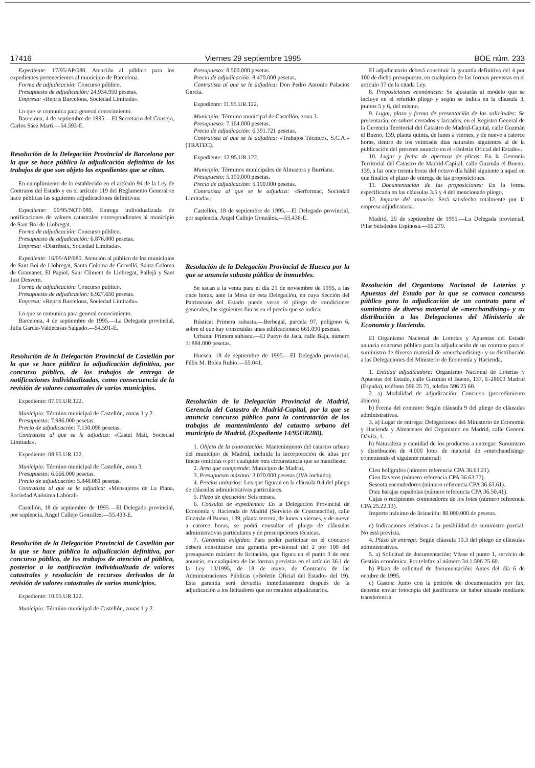17416 Viernes 29 septiembre 1995 BOE núm. 233
Expediente: 17/95/AP/080. Atención al público para los expedientes pertenecientes al municipio de Barcelona.
Forma de adjudicación: Concurso público.
Presupuesto de adjudicación: 24.934.950 pesetas.
Empresa: «Repris Barcelona, Sociedad Limitada».
Lo que se comunica para general conocimiento.
Barcelona, 4 de septiembre de 1995.—El Secretario del Consejo, Carlos Sáez Martí.—54.593-E.
Resolución de la Delegación Provincial de Barcelona por la que se hace pública la adjudicación definitiva de los trabajos de que son objeto los expedientes que se citan.
En cumplimiento de lo establecido en el artículo 94 de la Ley de Contratos del Estado y en el artículo 119 del Reglamento General se hace públicas las siguientes adjudicaciones definitivas:
Expediente: 09/95/NOT/080. Entrega individualizada de notificaciones de valores catastrales correspondientes al municipio de Sant Boi de Llobregat.
Forma de adjudicación: Concurso público.
Presupuesto de adjudicación: 6.876.000 pesetas.
Empresa: «Distribaix, Sociedad Limitada».
Expediente: 16/95/AP/080. Atención al público de los municipios de Sant Boi de Llobregat, Santa Coloma de Cervelló, Santa Coloma de Gramanet, El Papiol, Sant Climent de Llobregat, Pallejà y Sant Just Desvern.
Forma de adjudicación: Concurso público.
Presupuesto de adjudicación: 6.927.650 pesetas.
Empresa: «Repris Barcelona, Sociedad Limitada».
Lo que se comunica para general conocimiento.
Barcelona, 4 de septiembre de 1995.—La Delegada provincial, Julia García-Valdecasas Salgado.—54.591-E.
Resolución de la Delegación Provincial de Castellón por la que se hace pública la adjudicación definitiva, por concurso público, de los trabajos de entrega de notificaciones individualizadas, como consecuencia de la revisión de valores catastrales de varios municipios.
Expediente: 07.95.UR.122.
Municipio: Término municipal de Castellón, zonas 1 y 2.
Presupuesto: 7.986.000 pesetas.
Precio de adjudicación: 7.150.098 pesetas.
Contratista al que se le adjudica: «Castel Mail, Sociedad Limitada».
Expediente: 08.95.UR.122.
Municipio: Término municipal de Castellón, zona 3.
Presupuesto: 6.666.000 pesetas.
Precio de adjudicación: 5.848.081 pesetas.
Contratista al que se le adjudica: «Mensajeros de La Plana, Sociedad Anónima Laboral».
Castellón, 18 de septiembre de 1995.—El Delegado provincial, por suplencia, Angel Callejo González.—55.433-E.
Resolución de la Delegación Provincial de Castellón por la que se hace pública la adjudicación definitiva, por concurso público, de los trabajos de atención al público, posterior a la notificación individualizada de valores catastrales y resolución de recursos derivados de la revisión de valores catastrales de varios municipios.
Expediente: 10.95.UR.122.
Municipio: Término municipal de Castellón, zonas 1 y 2.
Presupuesto: 8.560.000 pesetas.
Precio de adjudicación: 8.470.000 pesetas.
Contratista al que se le adjudica: Don Pedro Antonio Palacios García.
Expediente: 11.95.UR.122.
Municipio: Término municipal de Castellón, zona 3.
Presupuesto: 7.164.000 pesetas.
Precio de adjudicación: 6.391.721 pesetas.
Contratista al que se le adjudica: «Trabajos Técnicos, S.C.A.» (TRATEC).
Expediente: 12.95.UR.122.
Municipio: Términos municipales de Almazora y Burriana.
Presupuesto: 5.190.000 pesetas.
Precio de adjudicación: 5.190.000 pesetas.
Contratista al que se le adjudica: «Serformac, Sociedad Limitada».
Castellón, 18 de septiembre de 1995.—El Delegado provincial, por suplencia, Angel Callejo González.—55.436-E.
Resolución de la Delegación Provincial de Huesca por la que se anuncia subasta pública de inmuebles.
Se sacan a la venta para el día 21 de noviembre de 1995, a las once horas, ante la Mesa de esta Delegación, en cuya Sección del Patrimonio del Estado puede verse el pliego de condiciones generales, las siguientes fincas en el precio que se indica:
Rústica: Primera subasta.—Berbegal, parcela 97, polígono 6, sobre el que hay construidas unas edificaciones: 661.090 pesetas.
Urbana: Primera subasta.—El Pueyo de Jaca, calle Baja, número 1: 884.000 pesetas.
Huesca, 18 de septiembre de 1995.—El Delegado provincial, Félix M. Bolea Rubio.—55.041.
Resolución de la Delegación Provincial de Madrid, Gerencia del Catastro de Madrid-Capital, por la que se anuncia concurso público para la contratación de los trabajos de mantenimiento del catastro urbano del municipio de Madrid. (Expediente 14/95UR280).
1. Objeto de la contratación: Mantenimiento del catastro urbano del municipio de Madrid, incluida la incorporación de altas por fincas omitidas o por cualquier otra circunstancia que se manifieste.
2. Area que comprende: Municipio de Madrid.
3. Presupuesto máximo: 3.070.000 pesetas (IVA incluido).
4. Precios unitarios: Los que figuran en la cláusula 0.4 del pliego de cláusulas administrativas particulares.
5. Plazo de ejecución: Seis meses.
6. Consulta de expedientes: En la Delegación Provincial de Economía y Hacienda de Madrid (Servicio de Contratación), calle Guzmán el Bueno, 139, planta tercera, de lunes a viernes, y de nueve a catorce horas, se podrá consultar el pliego de cláusulas administrativas particulares y de prescripciones técnicas.
7. Garantías exigidas: Para poder participar en el concurso deberá constituirse una garantía provisional del 2 por 100 del presupuesto máximo de licitación, que figura en el punto 3 de este anuncio, en cualquiera de las formas previstas en el artículo 36.1 de la Ley 13/1995, de 18 de mayo, de Contratos de las Administraciones Públicas («Boletín Oficial del Estado» del 19). Esta garantía será devuelta inmediatamente después de la adjudicación a los licitadores que no resulten adjudicatarios.
El adjudicatario deberá constituir la garantía definitiva del 4 por 100 de dicho presupuesto, en cualquiera de las formas previstas en el artículo 37 de la citada Ley.
8. Proposiciones económicas: Se ajustarán al modelo que se incluye en el referido pliego y según se indica en la cláusula 3, puntos 5 y 6, del mismo.
9. Lugar, plazo y forma de presentación de las solicitudes: Se presentarán, en sobres cerrados y lacrados, en el Registro General de la Gerencia Territorial del Catastro de Madrid-Capital, calle Guzmán el Bueno, 139, planta quinta, de lunes a viernes, y de nueve a catorce horas, dentro de los veintiséis días naturales siguientes al de la publicación del presente anuncio en el «Boletín Oficial del Estado».
10. Lugar y fecha de apertura de plicas: En la Gerencia Territorial del Catastro de Madrid-Capital, calle Guzmán el Bueno, 139, a las once treinta horas del octavo día hábil siguiente a aquel en que finalice el plazo de entrega de las proposiciones.
11. Documentación de las proposiciones: En la forma especificada en las cláusulas 3.5 y 4 del mencionado pliego.
12. Importe del anuncio: Será satisfecho totalmente por la empresa adjudicataria.
Madrid, 20 de septiembre de 1995.—La Delegada provincial, Pilar Seisdedos Espinosa.—56.279.
Resolución del Organismo Nacional de Loterías y Apuestas del Estado por la que se convoca concurso público para la adjudicación de un contrato para el suministro de diverso material de «merchandising» y su distribución a las Delegaciones del Ministerio de Economía y Hacienda.
El Organismo Nacional de Loterías y Apuestas del Estado anuncia concurso público para la adjudicación de un contrato para el suministro de diverso material de «merchandising» y su distribución a las Delegaciones del Ministerio de Economía y Hacienda.
1. Entidad adjudicadora: Organismo Nacional de Loterías y Apuestas del Estado, calle Guzmán el Bueno, 137, E-28003 Madrid (España), teléfono 596 25 75, telefax 596 25 60.
2. a) Modalidad de adjudicación: Concurso (procedimiento abierto).
b) Forma del contrato: Según cláusula 9 del pliego de cláusulas administrativas.
3. a) Lugar de entrega: Delegaciones del Ministerio de Economía y Hacienda y Almacenes del Organismo en Madrid, calle General Dávila, 1.
b) Naturaleza y cantidad de los productos a entregar: Suministro y distribución de 4.000 lotes de material de «merchandising» conteniendo el siguiente material:
Cien bolígrafos (número referencia CPA 36.63.21).
Cien llaveros (número referencia CPA 36.63.77).
Sesenta encendedores (número referencia CPA 36.63.61).
Diez barajas españolas (número referencia CPA 36.50.41).
Cajas o recipientes contenedores de los lotes (número referencia CPA 25.22.13).
Importe máximo de licitación: 80.000.000 de pesetas.
c) Indicaciones relativas a la posibilidad de suministro parcial: No está prevista.
4. Plazo de entrega: Según cláusula 10.3 del pliego de cláusulas administrativas.
5. a) Solicitud de documentación: Véase el punto 1, servicio de Gestión económica. Por telefax al número 34.1.596 25 60.
b) Plazo de solicitud de documentación: Antes del día 6 de octubre de 1995.
c) Gastos: Junto con la petición de documentación por fax, deberán enviar fotocopia del justificante de haber situado mediante transferencia